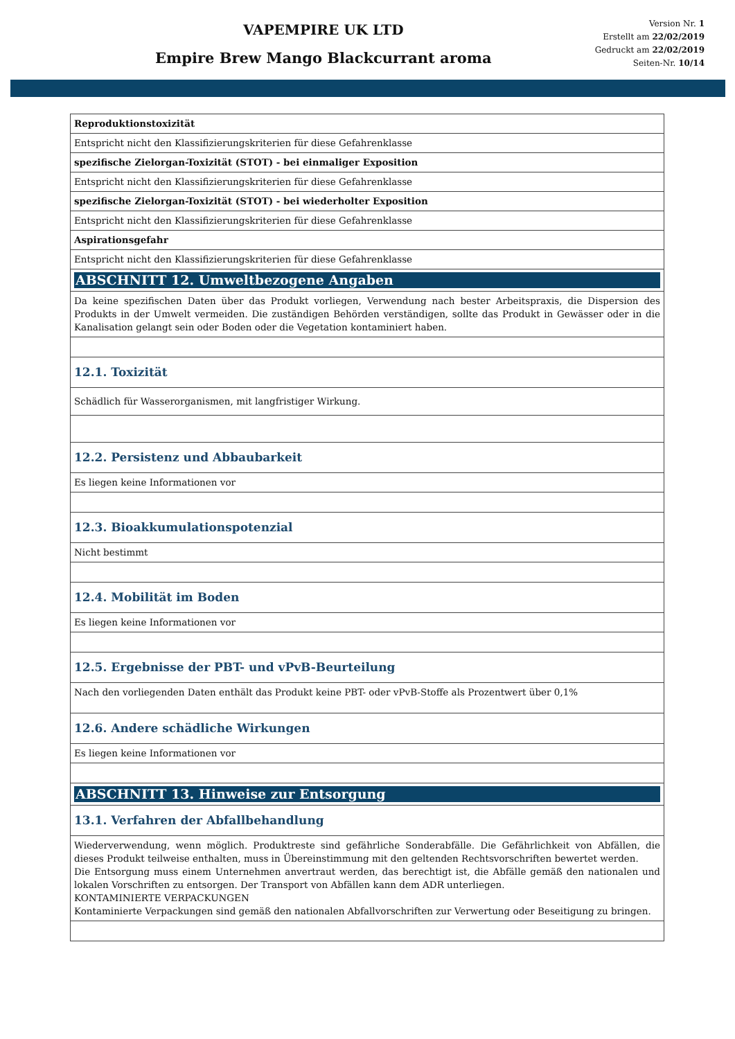VAPEMPIRE UK LTD
Empire Brew Mango Blackcurrant aroma
Version Nr. 1
Erstellt am 22/02/2019
Gedruckt am 22/02/2019
Seiten-Nr. 10/14
| Reproduktionstoxizität |
| Entspricht nicht den Klassifizierungskriterien für diese Gefahrenklasse |
| spezifische Zielorgan-Toxizität (STOT) - bei einmaliger Exposition |
| Entspricht nicht den Klassifizierungskriterien für diese Gefahrenklasse |
| spezifische Zielorgan-Toxizität (STOT) - bei wiederholter Exposition |
| Entspricht nicht den Klassifizierungskriterien für diese Gefahrenklasse |
| Aspirationsgefahr |
| Entspricht nicht den Klassifizierungskriterien für diese Gefahrenklasse |
| ABSCHNITT 12. Umweltbezogene Angaben |
| Da keine spezifischen Daten über das Produkt vorliegen, Verwendung nach bester Arbeitspraxis, die Dispersion des Produkts in der Umwelt vermeiden. Die zuständigen Behörden verständigen, sollte das Produkt in Gewässer oder in die Kanalisation gelangt sein oder Boden oder die Vegetation kontaminiert haben. |
| 12.1. Toxizität |
| Schädlich für Wasserorganismen, mit langfristiger Wirkung. |
| 12.2. Persistenz und Abbaubarkeit |
| Es liegen keine Informationen vor |
| 12.3. Bioakkumulationspotenzial |
| Nicht bestimmt |
| 12.4. Mobilität im Boden |
| Es liegen keine Informationen vor |
| 12.5. Ergebnisse der PBT- und vPvB-Beurteilung |
| Nach den vorliegenden Daten enthält das Produkt keine PBT- oder vPvB-Stoffe als Prozentwert über 0,1% |
| 12.6. Andere schädliche Wirkungen |
| Es liegen keine Informationen vor |
| ABSCHNITT 13. Hinweise zur Entsorgung |
| 13.1. Verfahren der Abfallbehandlung |
| Wiederverwendung, wenn möglich. Produktreste sind gefährliche Sonderabfälle. Die Gefährlichkeit von Abfällen, die dieses Produkt teilweise enthalten, muss in Übereinstimmung mit den geltenden Rechtsvorschriften bewertet werden. Die Entsorgung muss einem Unternehmen anvertraut werden, das berechtigt ist, die Abfälle gemäß den nationalen und lokalen Vorschriften zu entsorgen. Der Transport von Abfällen kann dem ADR unterliegen. KONTAMINIERTE VERPACKUNGEN Kontaminierte Verpackungen sind gemäß den nationalen Abfallvorschriften zur Verwertung oder Beseitigung zu bringen. |